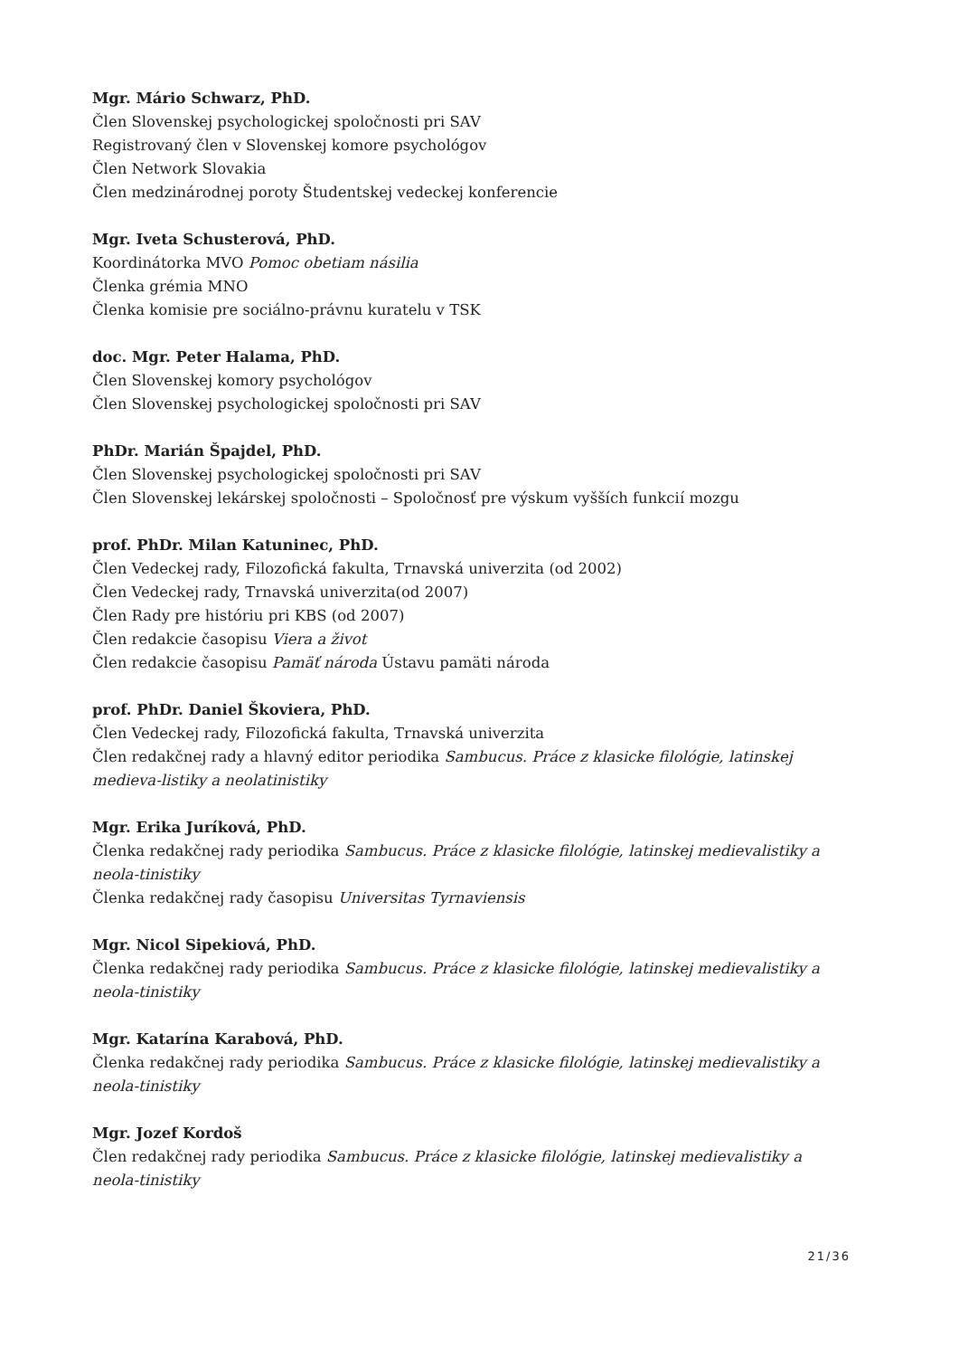Mgr. Mário Schwarz, PhD.
Člen Slovenskej psychologickej spoločnosti pri SAV
Registrovaný člen v Slovenskej komore psychológov
Člen Network Slovakia
Člen medzinárodnej poroty Študentskej vedeckej konferencie
Mgr. Iveta Schusterová, PhD.
Koordinátorka MVO Pomoc obetiam násilia
Členka grémia MNO
Členka komisie pre sociálno-právnu kuratelu v TSK
doc. Mgr. Peter Halama, PhD.
Člen Slovenskej komory psychológov
Člen Slovenskej psychologickej spoločnosti pri SAV
PhDr. Marián Špajdel, PhD.
Člen Slovenskej psychologickej spoločnosti pri SAV
Člen Slovenskej lekárskej spoločnosti – Spoločnosť pre výskum vyšších funkcií mozgu
prof. PhDr. Milan Katuninec, PhD.
Člen Vedeckej rady, Filozofická fakulta, Trnavská univerzita (od 2002)
Člen Vedeckej rady, Trnavská univerzita(od 2007)
Člen Rady pre históriu pri KBS (od 2007)
Člen redakcie časopisu Viera a život
Člen redakcie časopisu Pamäť národa Ústavu pamäti národa
prof. PhDr. Daniel Škoviera, PhD.
Člen Vedeckej rady, Filozofická fakulta, Trnavská univerzita
Člen redakčnej rady a hlavný editor periodika Sambucus. Práce z klasicke filológie, latinskej medieva-listiky a neolatinistiky
Mgr. Erika Juríková, PhD.
Členka redakčnej rady periodika Sambucus. Práce z klasicke filológie, latinskej medievalistiky a neola-tinistiky
Členka redakčnej rady časopisu Universitas Tyrnaviensis
Mgr. Nicol Sipekiová, PhD.
Členka redakčnej rady periodika Sambucus. Práce z klasicke filológie, latinskej medievalistiky a neola-tinistiky
Mgr. Katarína Karabová, PhD.
Členka redakčnej rady periodika Sambucus. Práce z klasicke filológie, latinskej medievalistiky a neola-tinistiky
Mgr. Jozef Kordoš
Člen redakčnej rady periodika Sambucus. Práce z klasicke filológie, latinskej medievalistiky a neola-tinistiky
21/36